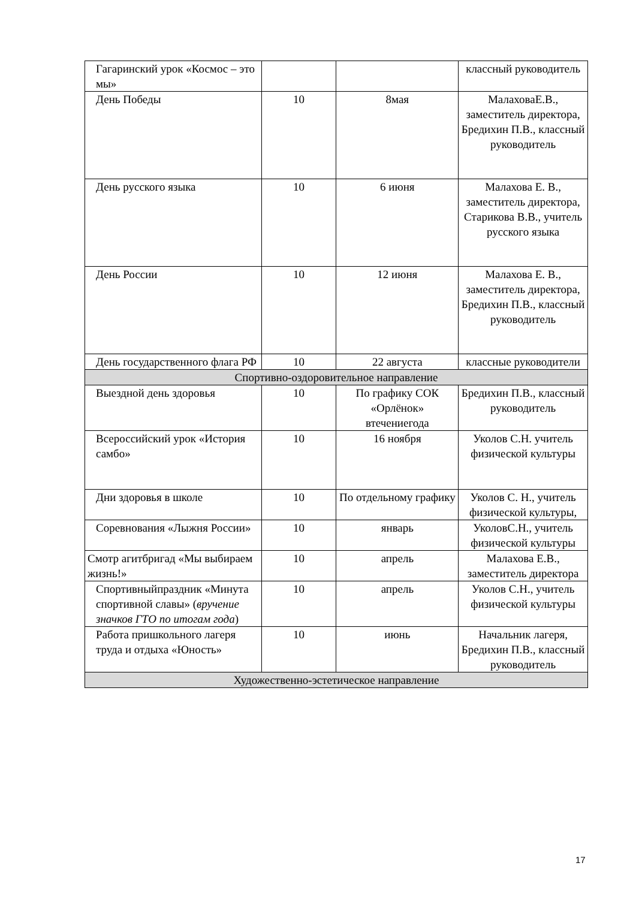| Гагаринский урок «Космос – это мы» | | | классный руководитель |
| День Победы | 10 | 8мая | МалаховаЕ.В., заместитель директора, Бредихин П.В., классный руководитель |
| День русского языка | 10 | 6 июня | Малахова Е. В., заместитель директора, Старикова В.В., учитель русского языка |
| День России | 10 | 12 июня | Малахова Е. В., заместитель директора, Бредихин П.В., классный руководитель |
| День государственного флага РФ | 10 | 22 августа | классные руководители |
| Спортивно-оздоровительное направление | | | |
| Выездной день здоровья | 10 | По графику СОК «Орлёнок» втечениегода | Бредихин П.В., классный руководитель |
| Всероссийский урок «История самбо» | 10 | 16 ноября | Уколов С.Н. учитель физической культуры |
| Дни здоровья в школе | 10 | По отдельному графику | Уколов С. Н., учитель физической культуры, |
| Соревнования «Лыжня России» | 10 | январь | УколовС.Н., учитель физической культуры |
| Смотр агитбригад «Мы выбираем жизнь!» | 10 | апрель | Малахова Е.В., заместитель директора |
| Спортивныйпраздник «Минута спортивной славы» ( вручение значков ГТО по итогам года ) | 10 | апрель | Уколов С.Н., учитель физической культуры |
| Работа пришкольного лагеря труда и отдыха «Юность» | 10 | июнь | Начальник лагеря, Бредихин П.В., классный руководитель |
| Художественно-эстетическое направление | | | |
17